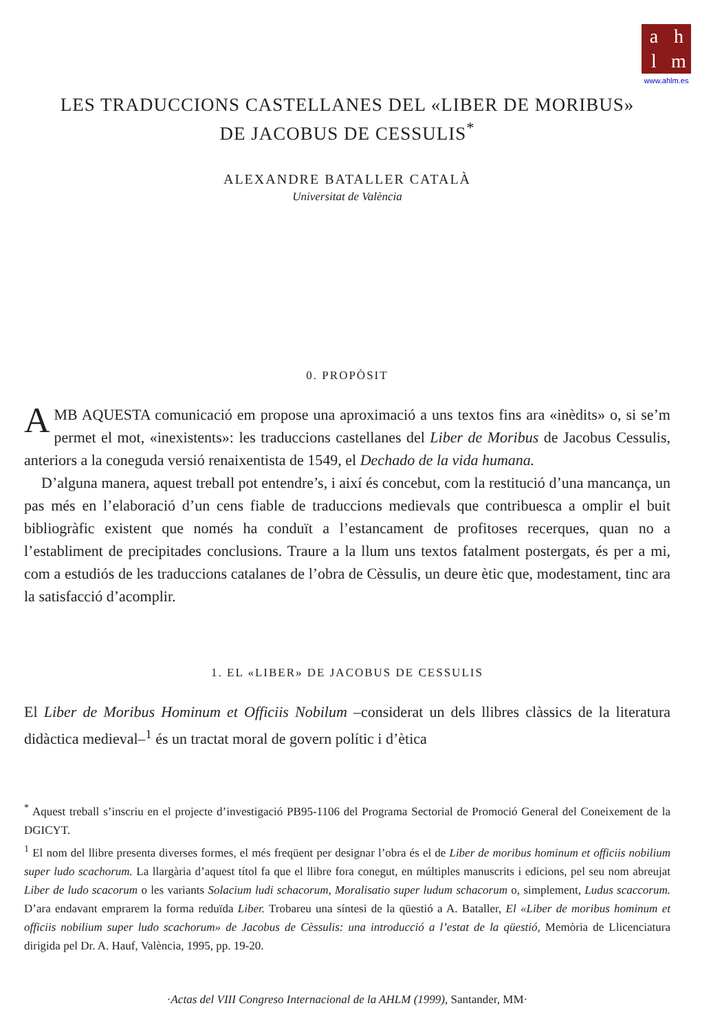ahlm
www.ahlm.es
LES TRADUCCIONS CASTELLANES DEL «LIBER DE MORIBUS»
DE JACOBUS DE CESSULIS<sup>*</sup>
ALEXANDRE BATALLER CATALÀ
Universitat de València
0. PROPÒSIT
AMB AQUESTA comunicació em propose una aproximació a uns textos fins ara «inèdits» o, si se’m permet el mot, «inexistents»: les traduccions castellanes del Liber de Moribus de Jacobus Cessulis, anteriors a la coneguda versió renaixentista de 1549, el Dechado de la vida humana.
D’alguna manera, aquest treball pot entendre’s, i així és concebut, com la restitució d’una mancança, un pas més en l’elaboració d’un cens fiable de traduccions medievals que contribuesca a omplir el buit bibliogràfic existent que només ha conduït a l’estancament de profitoses recerques, quan no a l’establiment de precipitades conclusions. Traure a la llum uns textos fatalment postergats, és per a mi, com a estudiós de les traduccions catalanes de l’obra de Cèssulis, un deure ètic que, modestament, tinc ara la satisfacció d’acomplir.
1. EL «LIBER» DE JACOBUS DE CESSULIS
El Liber de Moribus Hominum et Officiis Nobilum –considerat un dels llibres clàssics de la literatura didàctica medieval–<sup>1</sup> és un tractat moral de govern polític i d’ètica
<sup>*</sup> Aquest treball s’inscriu en el projecte d’investigació PB95-1106 del Programa Sectorial de Promoció General del Coneixement de la DGICYT.
<sup>1</sup> El nom del llibre presenta diverses formes, el més freqüent per designar l’obra és el de Liber de moribus hominum et officiis nobilium super ludo scachorum. La llargària d’aquest títol fa que el llibre fora conegut, en múltiples manuscrits i edicions, pel seu nom abreujat Liber de ludo scacorum o les variants Solacium ludi schacorum, Moralisatio super ludum schacorum o, simplement, Ludus scaccorum. D’ara endavant emprarem la forma reduïda Liber. Trobareu una síntesi de la qüestió a A. Bataller, El «Liber de moribus hominum et officiis nobilium super ludo scachorum» de Jacobus de Cèssulis: una introducció a l’estat de la qüestió, Memòria de Llicenciatura dirigida pel Dr. A. Hauf, València, 1995, pp. 19-20.
·Actas del VIII Congreso Internacional de la AHLM (1999), Santander, MM·